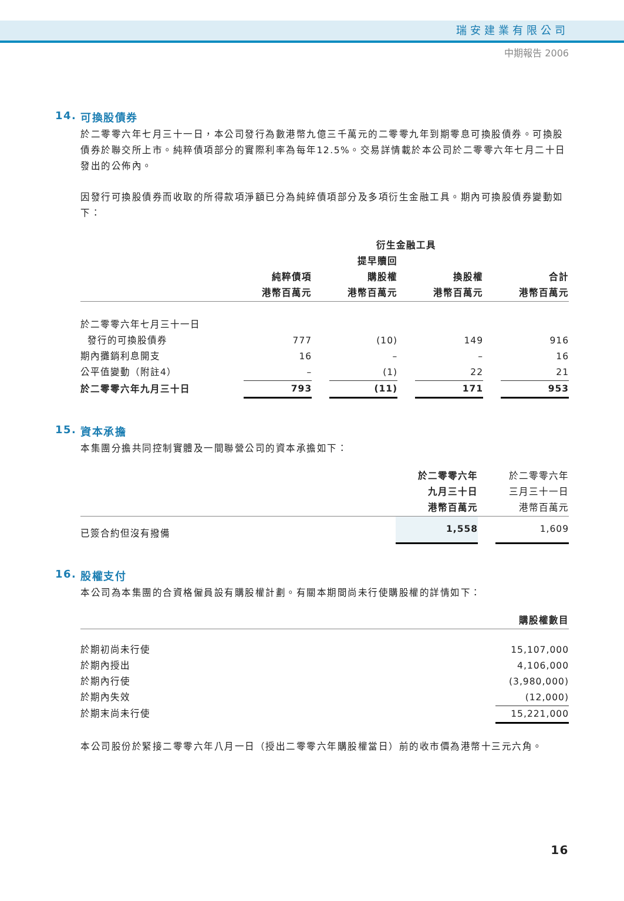瑞安建業有限公司
中期報告 2006
14. 可換股債券
於二零零六年七月三十一日，本公司發行為數港幣九億三千萬元的二零零九年到期零息可換股債券。可換股債券於聯交所上市。純粹債項部分的實際利率為每年12.5%。交易詳情載於本公司於二零零六年七月二十日發出的公佈內。
因發行可換股債券而收取的所得款項淨額已分為純綷債項部分及多項衍生金融工具。期內可換股債券變動如下：
| | | | 衍生金融工具 | | | | |
| --- | --- | --- | --- | --- | --- | --- | --- |
| | | | 提早贖回 | | | | |
| | 純粹債項 | | 購股權 | | 換股權 | | 合計 |
| | 港幣百萬元 | | 港幣百萬元 | | 港幣百萬元 | | 港幣百萬元 |
| 於二零零六年七月三十一日 | | | | | | | |
| 發行的可換股債券 | 777 | | (10) | | 149 | | 916 |
| 期內攤銷利息開支 | 16 | | – | | – | | 16 |
| 公平值變動（附註4） | – | | (1) | | 22 | | 21 |
| 於二零零六年九月三十日 | 793 | | (11) | | 171 | | 953 |
15. 資本承擔
本集團分擔共同控制實體及一間聯營公司的資本承擔如下：
| | 於二零零六年 | | 於二零零六年 |
| --- | --- | --- | --- |
| | 九月三十日 | | 三月三十一日 |
| | 港幣百萬元 | | 港幣百萬元 |
| 已簽合約但沒有撥備 | 1,558 | | 1,609 |
16. 股權支付
本公司為本集團的合資格僱員設有購股權計劃。有關本期間尚未行使購股權的詳情如下：
| | 購股權數目 |
| --- | --- |
| 於期初尚未行使 | 15,107,000 |
| 於期內授出 | 4,106,000 |
| 於期內行使 | (3,980,000) |
| 於期內失效 | (12,000) |
| 於期末尚未行使 | 15,221,000 |
本公司股份於緊接二零零六年八月一日（授出二零零六年購股權當日）前的收市價為港幣十三元六角。
16